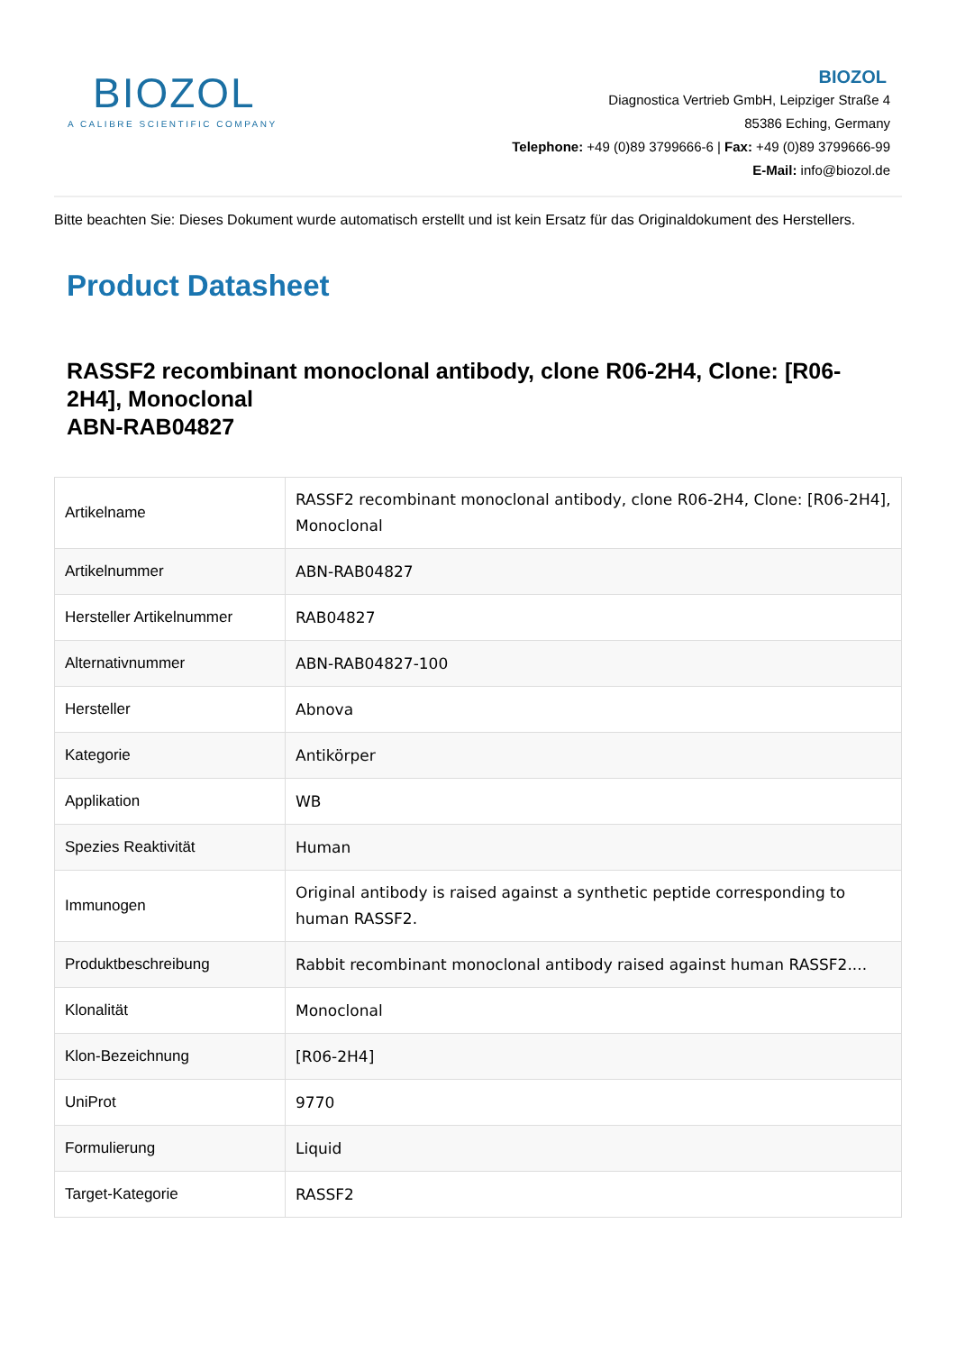BIOZOL
A CALIBRE SCIENTIFIC COMPANY
BIOZOL
Diagnostica Vertrieb GmbH, Leipziger Straße 4
85386 Eching, Germany
Telephone: +49 (0)89 3799666-6 | Fax: +49 (0)89 3799666-99
E-Mail: info@biozol.de
Bitte beachten Sie: Dieses Dokument wurde automatisch erstellt und ist kein Ersatz für das Originaldokument des Herstellers.
Product Datasheet
RASSF2 recombinant monoclonal antibody, clone R06-2H4, Clone: [R06-2H4], Monoclonal
ABN-RAB04827
| Artikelname | RASSF2 recombinant monoclonal antibody, clone R06-2H4, Clone: [R06-2H4], Monoclonal |
| Artikelnummer | ABN-RAB04827 |
| Hersteller Artikelnummer | RAB04827 |
| Alternativnummer | ABN-RAB04827-100 |
| Hersteller | Abnova |
| Kategorie | Antikörper |
| Applikation | WB |
| Spezies Reaktivität | Human |
| Immunogen | Original antibody is raised against a synthetic peptide corresponding to human RASSF2. |
| Produktbeschreibung | Rabbit recombinant monoclonal antibody raised against human RASSF2.... |
| Klonalität | Monoclonal |
| Klon-Bezeichnung | [R06-2H4] |
| UniProt | 9770 |
| Formulierung | Liquid |
| Target-Kategorie | RASSF2 |